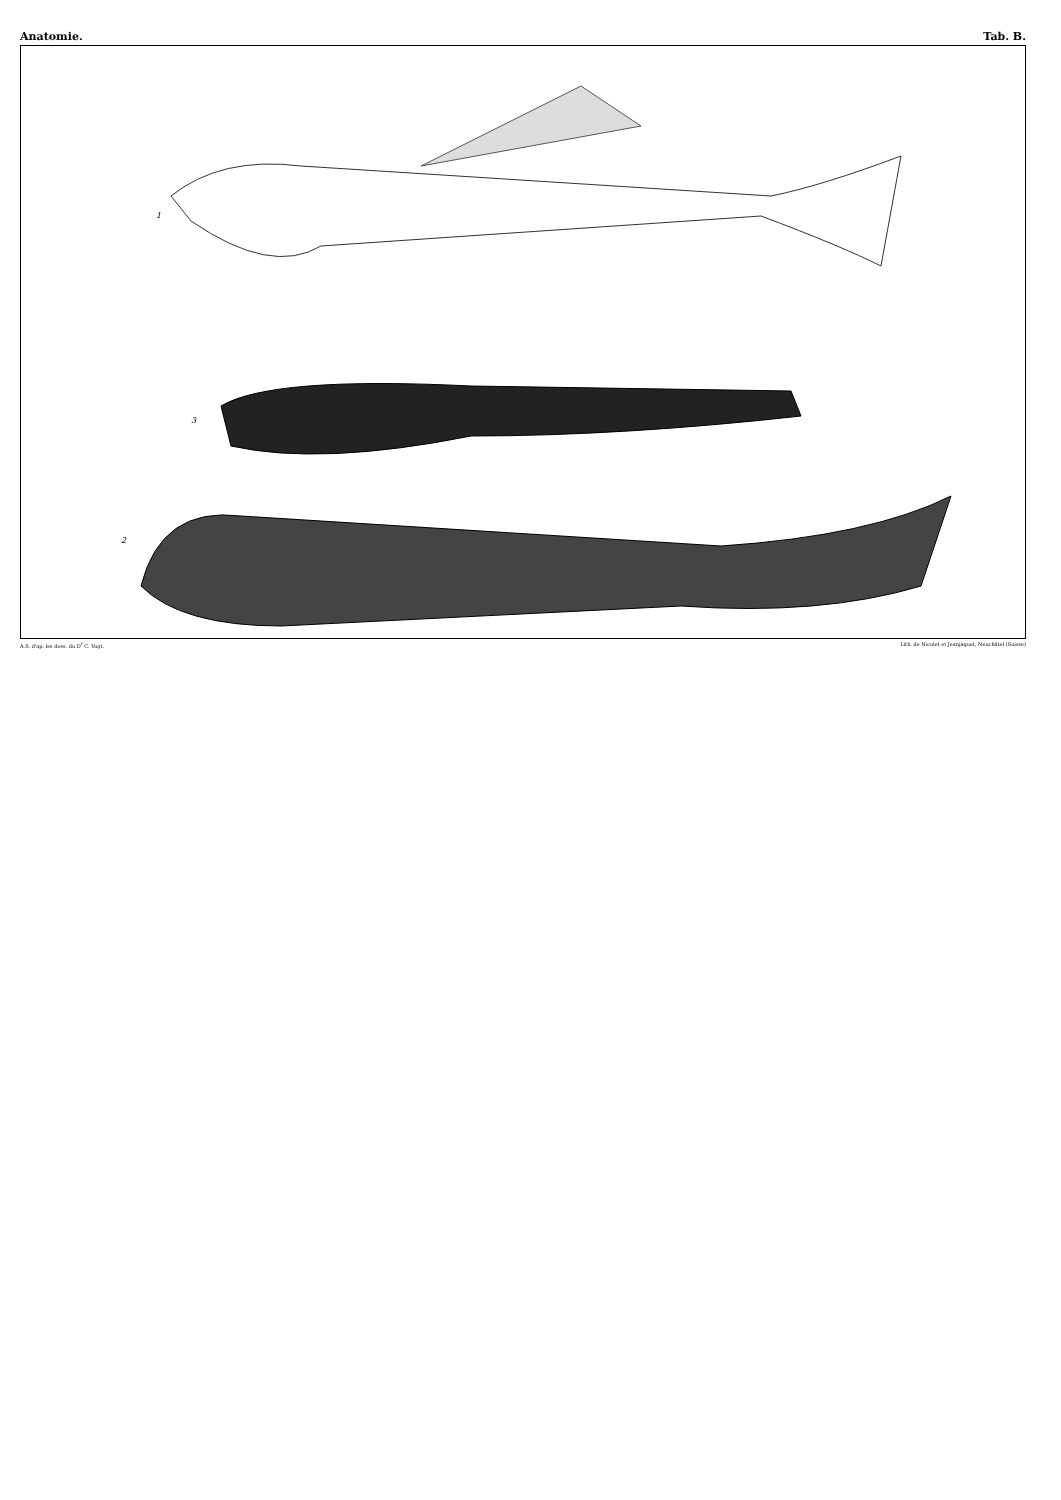Anatomie. Tab. B.
1
3
2
A.S. d'ap. les dess. du D<sup>r</sup> C. Vogt. Lith. de Nicolet et Jeanjaquet, Neuchâtel (Suisse)